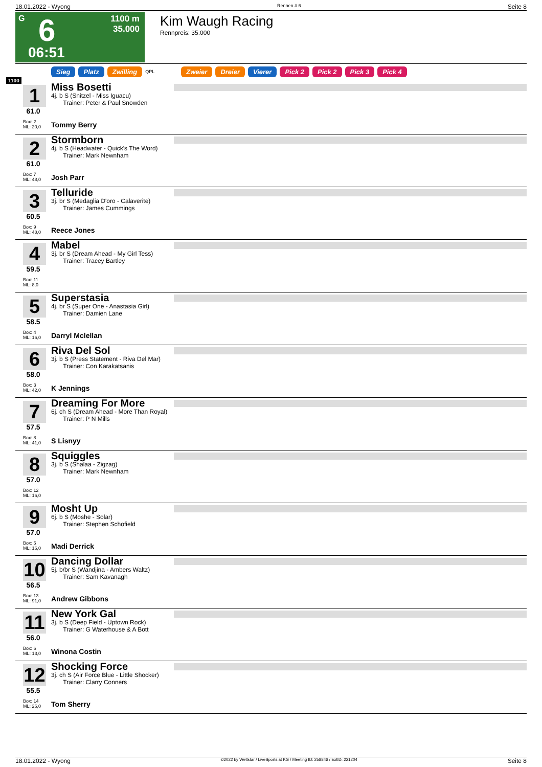18.01.2022 - Wyong Rennen # 6 Seite 8
G 6
1100 m
35.000
06:51
Kim Waugh Racing
Rennpreis: 35.000
Sieg Platz Zwilling QPL Zweier Dreier Vierer Pick 2 Pick 2 Pick 3 Pick 4
1100
1
61.0
Box: 2
ML: 20,0
Miss Bosetti
4j. b S (Snitzel - Miss Iguacu)
Trainer: Peter & Paul Snowden
Tommy Berry
2
61.0
Box: 7
ML: 48,0
Stormborn
4j. b S (Headwater - Quick's The Word)
Trainer: Mark Newnham
Josh Parr
3
60.5
Box: 9
ML: 48,0
Telluride
3j. br S (Medaglia D'oro - Calaverite)
Trainer: James Cummings
Reece Jones
4
59.5
Box: 11
ML: 8,0
Mabel
3j. br S (Dream Ahead - My Girl Tess)
Trainer: Tracey Bartley
5
58.5
Box: 4
ML: 16,0
Superstasia
4j. br S (Super One - Anastasia Girl)
Trainer: Damien Lane
Darryl Mclellan
6
58.0
Box: 3
ML: 42,0
Riva Del Sol
3j. b S (Press Statement - Riva Del Mar)
Trainer: Con Karakatsanis
K Jennings
7
57.5
Box: 8
ML: 41,0
Dreaming For More
6j. ch S (Dream Ahead - More Than Royal)
Trainer: P N Mills
S Lisnyy
8
57.0
Box: 12
ML: 16,0
Squiggles
3j. b S (Shalaa - Zigzag)
Trainer: Mark Newnham
9
57.0
Box: 5
ML: 16,0
Mosht Up
6j. b S (Moshe - Solar)
Trainer: Stephen Schofield
Madi Derrick
10
56.5
Box: 13
ML: 91,0
Dancing Dollar
5j. b/br S (Wandjina - Ambers Waltz)
Trainer: Sam Kavanagh
Andrew Gibbons
11
56.0
Box: 6
ML: 13,0
New York Gal
3j. b S (Deep Field - Uptown Rock)
Trainer: G Waterhouse & A Bott
Winona Costin
12
55.5
Box: 14
ML: 26,0
Shocking Force
3j. ch S (Air Force Blue - Little Shocker)
Trainer: Clarry Conners
Tom Sherry
18.01.2022 - Wyong ©2022 by Wettstar / LiveSports.at KG / Meeting ID: 258846 / ExtID: 221204 Seite 8